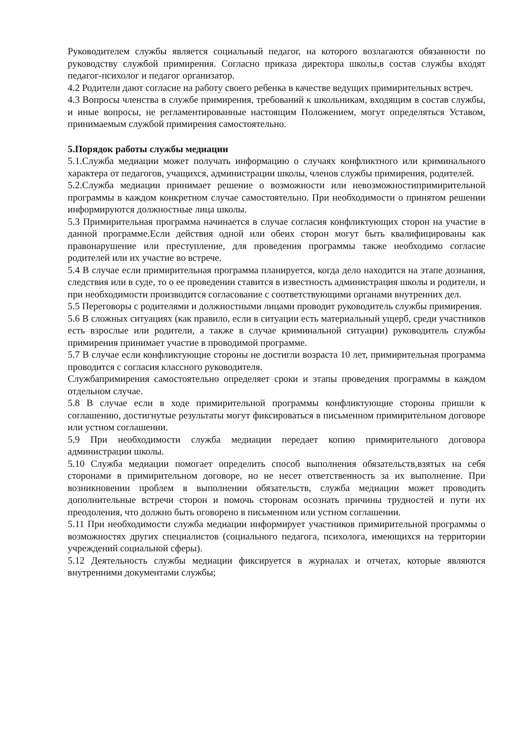Руководителем службы является социальный педагог, на которого возлагаются обязанности по руководству службой примирения. Согласно приказа директора школы,в состав службы входят педагог-психолог и педагог организатор.
4.2 Родители дают согласие на работу своего ребенка в качестве ведущих примирительных встреч.
4.3 Вопросы членства в службе примирения, требований к школьникам, входящим в состав службы, и иные вопросы, не регламентированные настоящим Положением, могут определяться Уставом, принимаемым службой примирения самостоятельно.
5.Порядок работы службы медиации
5.1.Служба медиации может получать информацию о случаях конфликтного или криминального характера от педагогов, учащихся, администрации школы, членов службы примирения, родителей.
5.2.Служба медиации принимает решение о возможности или невозможностипримирительной программы в каждом конкретном случае самостоятельно. При необходимости о принятом решении информируются должностные лица школы.
5.3 Примирительная программа начинается в случае согласия конфликтующих сторон на участие в данной программе.Если действия одной или обеих сторон могут быть квалифицированы как правонарушение или преступление, для проведения программы также необходимо согласие родителей или их участие во встрече.
5.4 В случае если примирительная программа планируется, когда дело находится на этапе дознания, следствия или в суде, то о ее проведении ставится в известность администрация школы и родители, и при необходимости производится согласование с соответствующими органами внутренних дел.
5.5 Переговоры с родителями и должностными лицами проводит руководитель службы примирения.
5.6 В сложных ситуациях (как правило, если в ситуации есть материальный ущерб, среди участников есть взрослые или родители, а также в случае криминальной ситуации) руководитель службы примирения принимает участие в проводимой программе.
5.7 В случае если конфликтующие стороны не достигли возраста 10 лет, примирительная программа проводится с согласия классного руководителя.
Службапримирения самостоятельно определяет сроки и этапы проведения программы в каждом отдельном случае.
5.8 В случае если в ходе примирительной программы конфликтующие стороны пришли к соглашению, достигнутые результаты могут фиксироваться в письменном примирительном договоре или устном соглашении.
5.9 При необходимости служба медиации передает копию примирительного договора администрации школы.
5.10 Служба медиации помогает определить способ выполнения обязательств,взятых на себя сторонами в примирительном договоре, но не несет ответственность за их выполнение. При возникновении проблем в выполнении обязательств, служба медиации может проводить дополнительные встречи сторон и помочь сторонам осознать причины трудностей и пути их преодоления, что должно быть оговорено в письменном или устном соглашении.
5.11 При необходимости служба медиации информирует участников примирительной программы о возможностях других специалистов (социального педагога, психолога, имеющихся на территории учреждений социальной сферы).
5.12 Деятельность службы медиации фиксируется в журналах и отчетах, которые являются внутренними документами службы;